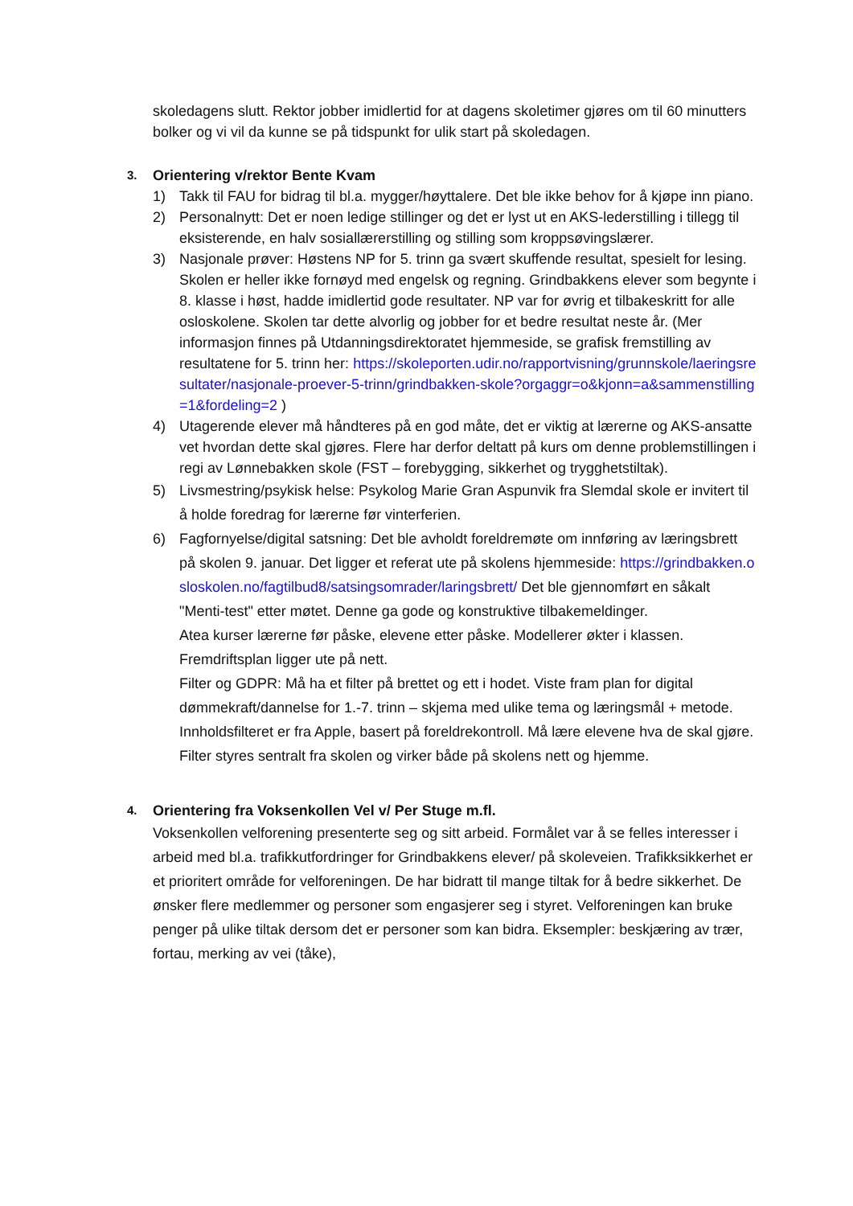skoledagens slutt. Rektor jobber imidlertid for at dagens skoletimer gjøres om til 60 minutters bolker og vi vil da kunne se på tidspunkt for ulik start på skoledagen.
3. Orientering v/rektor Bente Kvam
1) Takk til FAU for bidrag til bl.a. mygger/høyttalere. Det ble ikke behov for å kjøpe inn piano.
2) Personalnytt: Det er noen ledige stillinger og det er lyst ut en AKS-lederstilling i tillegg til eksisterende, en halv sosiallærerstilling og stilling som kroppsøvingslærer.
3) Nasjonale prøver: Høstens NP for 5. trinn ga svært skuffende resultat, spesielt for lesing. Skolen er heller ikke fornøyd med engelsk og regning. Grindbakkens elever som begynte i 8. klasse i høst, hadde imidlertid gode resultater. NP var for øvrig et tilbakeskritt for alle osloskolene. Skolen tar dette alvorlig og jobber for et bedre resultat neste år. (Mer informasjon finnes på Utdanningsdirektoratet hjemmeside, se grafisk fremstilling av resultatene for 5. trinn her: https://skoleporten.udir.no/rapportvisning/grunnskole/laeringsresultater/nasjonale-proever-5-trinn/grindbakken-skole?orgaggr=o&kjonn=a&sammenstilling=1&fordeling=2 )
4) Utagerende elever må håndteres på en god måte, det er viktig at lærerne og AKS-ansatte vet hvordan dette skal gjøres. Flere har derfor deltatt på kurs om denne problemstillingen i regi av Lønnebakken skole (FST – forebygging, sikkerhet og trygghetstiltak).
5) Livsmestring/psykisk helse: Psykolog Marie Gran Aspunvik fra Slemdal skole er invitert til å holde foredrag for lærerne før vinterferien.
6) Fagfornyelse/digital satsning: Det ble avholdt foreldremøte om innføring av læringsbrett på skolen 9. januar. Det ligger et referat ute på skolens hjemmeside: https://grindbakken.osloskolen.no/fagtilbud8/satsingsomrader/laringsbrett/ Det ble gjennomført en såkalt "Menti-test" etter møtet. Denne ga gode og konstruktive tilbakemeldinger.
Atea kurser lærerne før påske, elevene etter påske. Modellerer økter i klassen. Fremdriftsplan ligger ute på nett.
Filter og GDPR: Må ha et filter på brettet og ett i hodet. Viste fram plan for digital dømmekraft/dannelse for 1.-7. trinn – skjema med ulike tema og læringsmål + metode. Innholdsfilteret er fra Apple, basert på foreldrekontroll. Må lære elevene hva de skal gjøre. Filter styres sentralt fra skolen og virker både på skolens nett og hjemme.
4. Orientering fra Voksenkollen Vel v/ Per Stuge m.fl.
Voksenkollen velforening presenterte seg og sitt arbeid. Formålet var å se felles interesser i arbeid med bl.a. trafikkutfordringer for Grindbakkens elever/ på skoleveien. Trafikksikkerhet er et prioritert område for velforeningen. De har bidratt til mange tiltak for å bedre sikkerhet. De ønsker flere medlemmer og personer som engasjerer seg i styret. Velforeningen kan bruke penger på ulike tiltak dersom det er personer som kan bidra. Eksempler: beskjæring av trær, fortau, merking av vei (tåke),